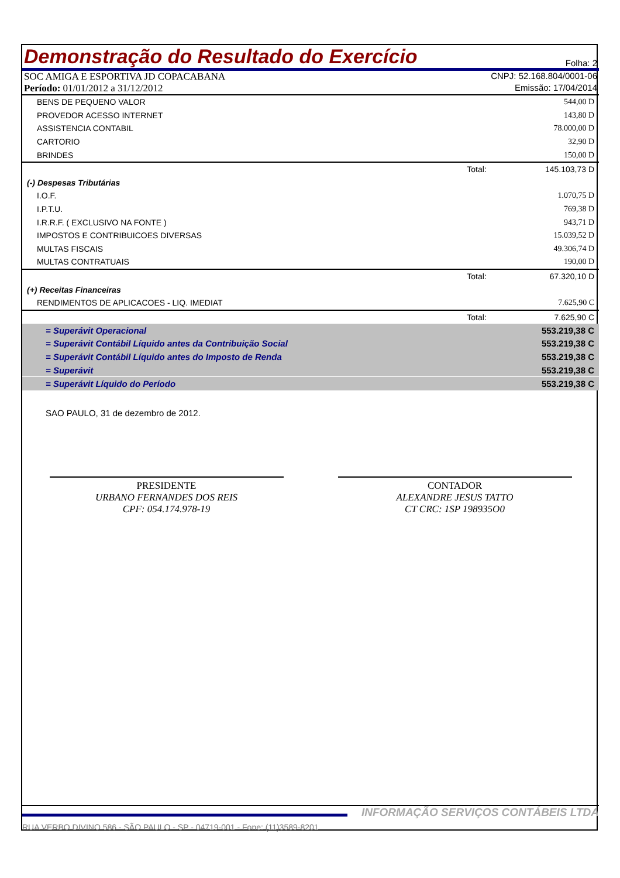Demonstração do Resultado do Exercício Folha: 2
SOC AMIGA E ESPORTIVA JD COPACABANA CNPJ: 52.168.804/0001-06
Período: 01/01/2012 a 31/12/2012 Emissão: 17/04/2014
| BENS DE PEQUENO VALOR | | 544,00 D |
| PROVEDOR ACESSO INTERNET | | 143,80 D |
| ASSISTENCIA CONTABIL | | 78.000,00 D |
| CARTORIO | | 32,90 D |
| BRINDES | | 150,00 D |
| | Total: | 145.103,73 D |
| (-) Despesas Tributárias | | |
| I.O.F. | | 1.070,75 D |
| I.P.T.U. | | 769,38 D |
| I.R.R.F. ( EXCLUSIVO NA FONTE ) | | 943,71 D |
| IMPOSTOS E CONTRIBUICOES DIVERSAS | | 15.039,52 D |
| MULTAS FISCAIS | | 49.306,74 D |
| MULTAS CONTRATUAIS | | 190,00 D |
| | Total: | 67.320,10 D |
| (+) Receitas Financeiras | | |
| RENDIMENTOS DE APLICACOES - LIQ. IMEDIAT | | 7.625,90 C |
| | Total: | 7.625,90 C |
| = Superávit Operacional | | 553.219,38 C |
| = Superávit Contábil Líquido antes da Contribuição Social | | 553.219,38 C |
| = Superávit Contábil Líquido antes do Imposto de Renda | | 553.219,38 C |
| = Superávit | | 553.219,38 C |
| = Superávit Líquido do Período | | 553.219,38 C |
SAO PAULO, 31 de dezembro de 2012.
PRESIDENTE
URBANO FERNANDES DOS REIS
CPF: 054.174.978-19
CONTADOR
ALEXANDRE JESUS TATTO
CT CRC: 1SP 198935O0
INFORMAÇÃO SERVIÇOS CONTÁBEIS LTDA
RUA VERBO DIVINO 586 - SÃO PAULO - SP - 04719-001 - Fone: (11)3589-8201